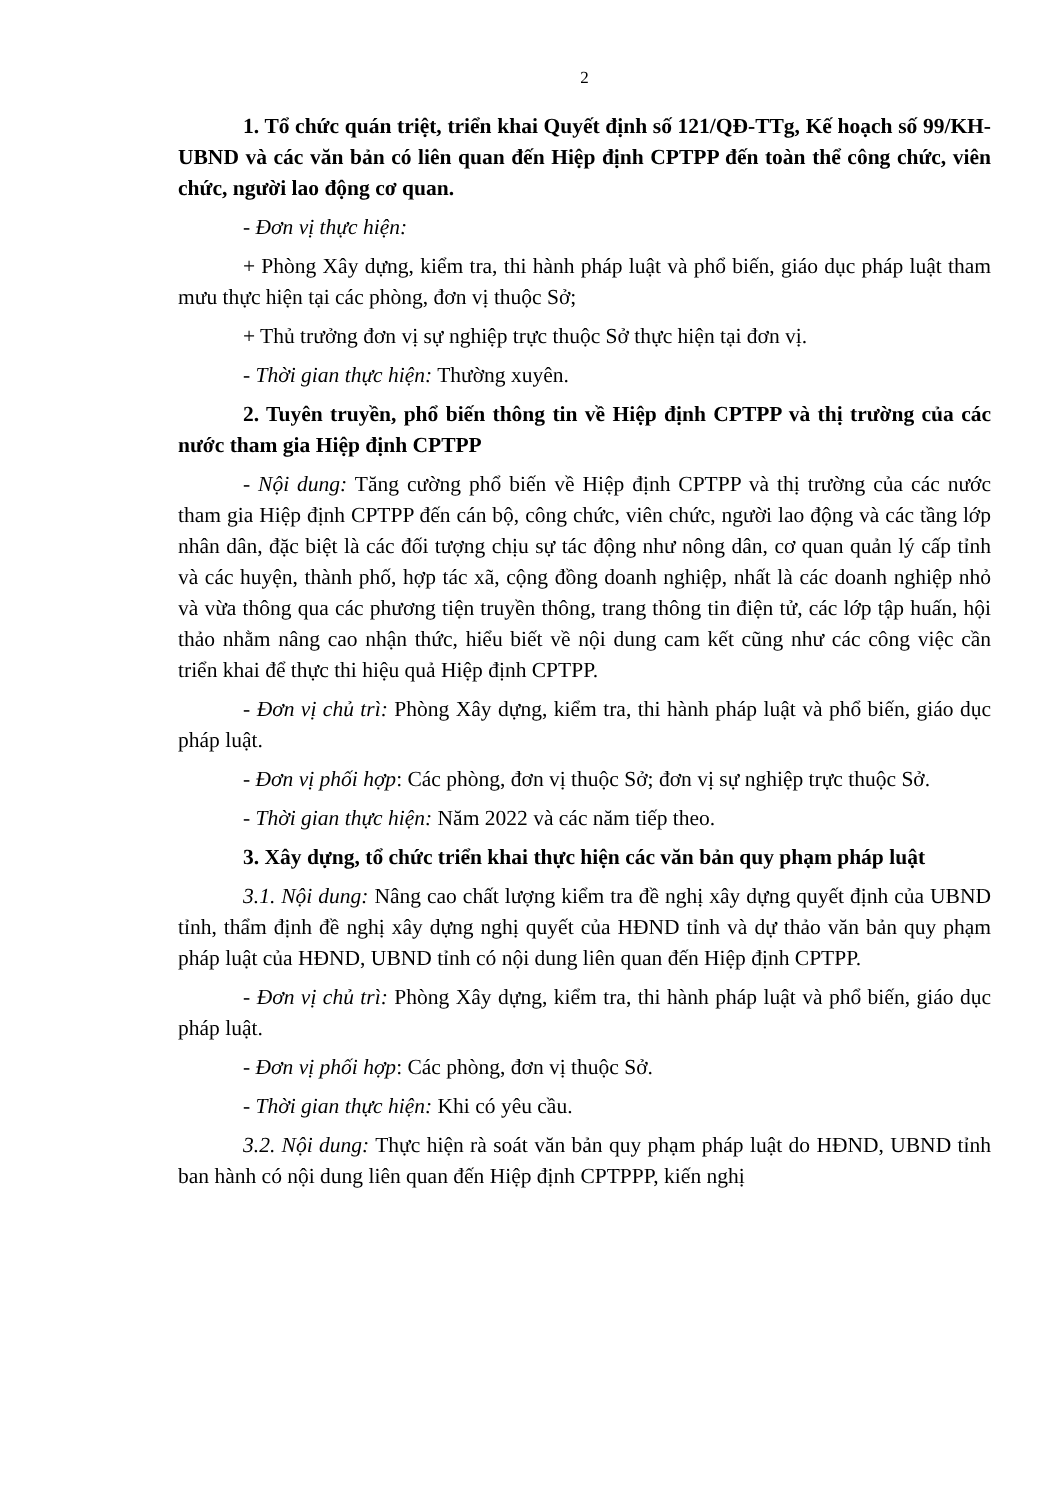2
1. Tổ chức quán triệt, triển khai Quyết định số 121/QĐ-TTg, Kế hoạch số 99/KH-UBND và các văn bản có liên quan đến Hiệp định CPTPP đến toàn thể công chức, viên chức, người lao động cơ quan.
- Đơn vị thực hiện:
+ Phòng Xây dựng, kiểm tra, thi hành pháp luật và phổ biến, giáo dục pháp luật tham mưu thực hiện tại các phòng, đơn vị thuộc Sở;
+ Thủ trưởng đơn vị sự nghiệp trực thuộc Sở thực hiện tại đơn vị.
- Thời gian thực hiện: Thường xuyên.
2. Tuyên truyền, phổ biến thông tin về Hiệp định CPTPP và thị trường của các nước tham gia Hiệp định CPTPP
- Nội dung: Tăng cường phổ biến về Hiệp định CPTPP và thị trường của các nước tham gia Hiệp định CPTPP đến cán bộ, công chức, viên chức, người lao động và các tầng lớp nhân dân, đặc biệt là các đối tượng chịu sự tác động như nông dân, cơ quan quản lý cấp tỉnh và các huyện, thành phố, hợp tác xã, cộng đồng doanh nghiệp, nhất là các doanh nghiệp nhỏ và vừa thông qua các phương tiện truyền thông, trang thông tin điện tử, các lớp tập huấn, hội thảo nhằm nâng cao nhận thức, hiểu biết về nội dung cam kết cũng như các công việc cần triển khai để thực thi hiệu quả Hiệp định CPTPP.
- Đơn vị chủ trì: Phòng Xây dựng, kiểm tra, thi hành pháp luật và phổ biến, giáo dục pháp luật.
- Đơn vị phối hợp: Các phòng, đơn vị thuộc Sở; đơn vị sự nghiệp trực thuộc Sở.
- Thời gian thực hiện: Năm 2022 và các năm tiếp theo.
3. Xây dựng, tổ chức triển khai thực hiện các văn bản quy phạm pháp luật
3.1. Nội dung: Nâng cao chất lượng kiểm tra đề nghị xây dựng quyết định của UBND tỉnh, thẩm định đề nghị xây dựng nghị quyết của HĐND tỉnh và dự thảo văn bản quy phạm pháp luật của HĐND, UBND tỉnh có nội dung liên quan đến Hiệp định CPTPP.
- Đơn vị chủ trì: Phòng Xây dựng, kiểm tra, thi hành pháp luật và phổ biến, giáo dục pháp luật.
- Đơn vị phối hợp: Các phòng, đơn vị thuộc Sở.
- Thời gian thực hiện: Khi có yêu cầu.
3.2. Nội dung: Thực hiện rà soát văn bản quy phạm pháp luật do HĐND, UBND tỉnh ban hành có nội dung liên quan đến Hiệp định CPTPPP, kiến nghị